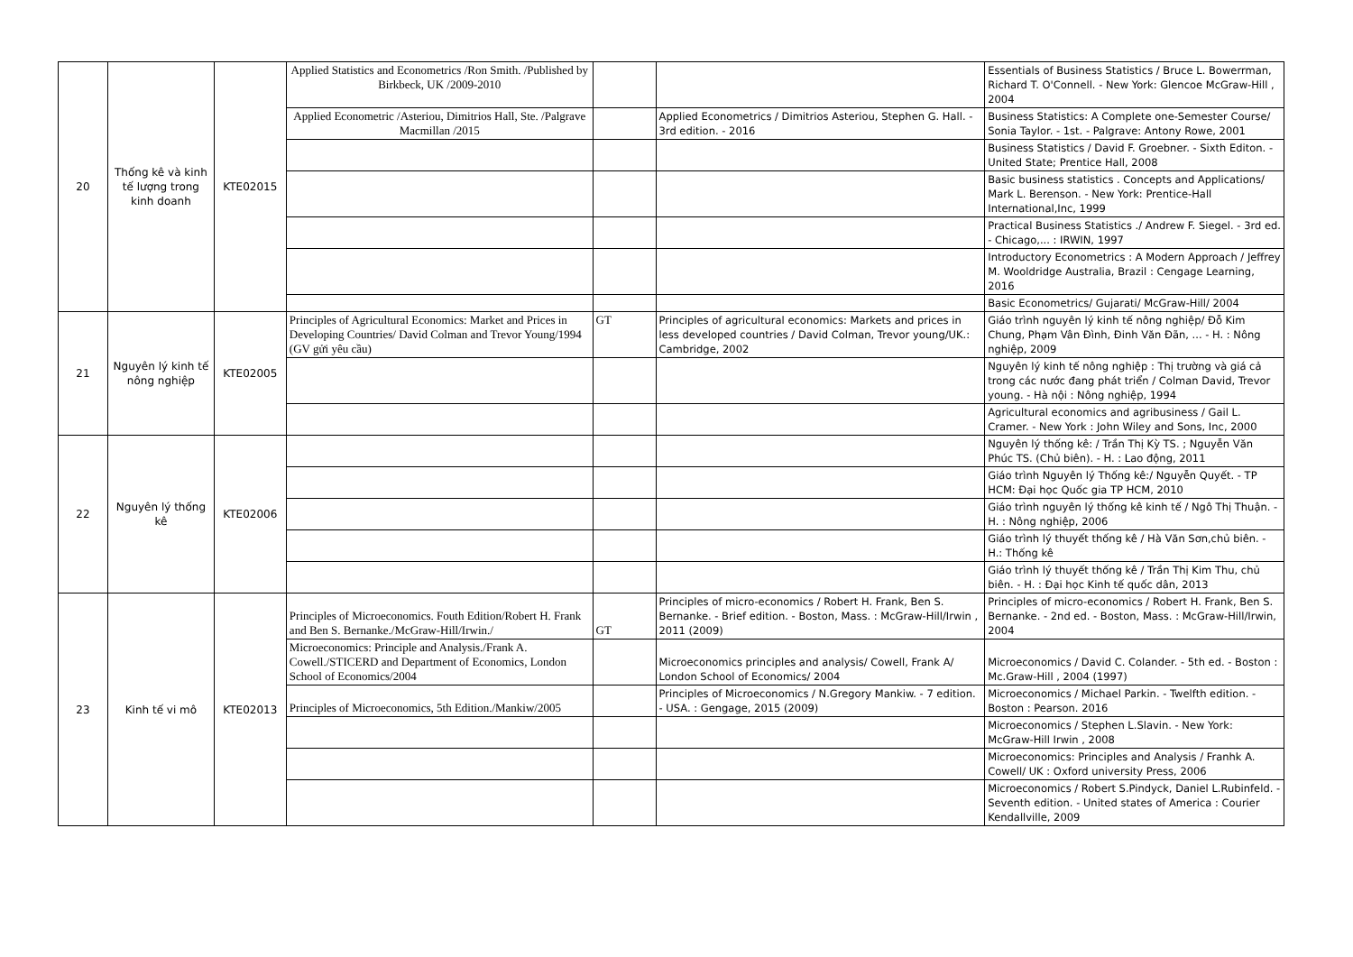| 20 | Thống kê và kinh tế lượng trong kinh doanh | KTE02015 | Applied Statistics and Econometrics /Ron Smith. /Published by Birkbeck, UK /2009-2010 | | | Essentials of Business Statistics / Bruce L. Bowerrman, Richard T. O'Connell. - New York: Glencoe McGraw-Hill , 2004 |
| | | | Applied Econometric /Asteriou, Dimitrios Hall, Ste. /Palgrave Macmillan /2015 | | Applied Econometrics / Dimitrios Asteriou, Stephen G. Hall. - 3rd edition. - 2016 | Business Statistics: A Complete one-Semester Course/ Sonia Taylor. - 1st. - Palgrave: Antony Rowe, 2001 |
| | | | | | | Business Statistics / David F. Groebner. - Sixth Editon. - United State; Prentice Hall, 2008 |
| | | | | | | Basic business statistics . Concepts and Applications/ Mark L. Berenson. - New York: Prentice-Hall International,Inc, 1999 |
| | | | | | | Practical Business Statistics ./ Andrew F. Siegel. - 3rd ed. - Chicago,... : IRWIN, 1997 |
| | | | | | | Introductory Econometrics : A Modern Approach / Jeffrey M. Wooldridge Australia, Brazil : Cengage Learning, 2016 |
| | | | | | | Basic Econometrics/ Gujarati/ McGraw-Hill/ 2004 |
| 21 | Nguyên lý kinh tế nông nghiệp | KTE02005 | Principles of Agricultural Economics: Market and Prices in Developing Countries/ David Colman and Trevor Young/1994 (GV gửi yêu cầu) | GT | Principles of agricultural economics: Markets and prices in less developed countries / David Colman, Trevor young/UK.: Cambridge, 2002 | Giáo trình nguyên lý kinh tế nông nghiệp/ Đỗ Kim Chung, Phạm Vân Đình, Đinh Văn Đãn, ... - H. : Nông nghiệp, 2009 |
| | | | | | | Nguyên lý kinh tế nông nghiệp : Thị trường và giá cả trong các nước đang phát triển / Colman David, Trevor young. - Hà nội : Nông nghiệp, 1994 |
| | | | | | | Agricultural economics and agribusiness / Gail L. Cramer. - New York : John Wiley and Sons, Inc, 2000 |
| 22 | Nguyên lý thống kê | KTE02006 | | | | Nguyên lý thống kê: / Trần Thị Kỳ TS. ; Nguyễn Văn Phúc TS. (Chủ biên). - H. : Lao động, 2011 |
| | | | | | | Giáo trình Nguyên lý Thống kê:/ Nguyễn Quyết. - TP HCM: Đại học Quốc gia TP HCM, 2010 |
| | | | | | | Giáo trình nguyên lý thống kê kinh tế / Ngô Thị Thuận. - H. : Nông nghiệp, 2006 |
| | | | | | | Giáo trình lý thuyết thống kê / Hà Văn Sơn,chủ biên. - H.: Thống kê |
| | | | | | | Giáo trình lý thuyết thống kê / Trần Thị Kim Thu, chủ biên. - H. : Đại học Kinh tế quốc dân, 2013 |
| 23 | Kinh tế vi mô | KTE02013 | Principles of Microeconomics. Fouth Edition/Robert H. Frank and Ben S. Bernanke./McGraw-Hill/Irwin./ | GT | Principles of micro-economics / Robert H. Frank, Ben S. Bernanke. - Brief edition. - Boston, Mass. : McGraw-Hill/Irwin , 2011 (2009) | Principles of micro-economics / Robert H. Frank, Ben S. Bernanke. - 2nd ed. - Boston, Mass. : McGraw-Hill/Irwin, 2004 |
| | | | Microeconomics: Principle and Analysis./Frank A. Cowell./STICERD and Department of Economics, London School of Economics/2004 | | Microeconomics principles and analysis/ Cowell, Frank A/ London School of Economics/ 2004 | Microeconomics / David C. Colander. - 5th ed. - Boston : Mc.Graw-Hill , 2004 (1997) |
| | | | Principles of Microeconomics, 5th Edition./Mankiw/2005 | | Principles of Microeconomics / N.Gregory Mankiw. - 7 edition. - USA. : Gengage, 2015 (2009) | Microeconomics / Michael Parkin. - Twelfth edition. - Boston : Pearson. 2016 |
| | | | | | | Microeconomics / Stephen L.Slavin. - New York: McGraw-Hill Irwin , 2008 |
| | | | | | | Microeconomics: Principles and Analysis / Franhk A. Cowell/ UK : Oxford university Press, 2006 |
| | | | | | | Microeconomics / Robert S.Pindyck, Daniel L.Rubinfeld. - Seventh edition. - United states of America : Courier Kendallville, 2009 |